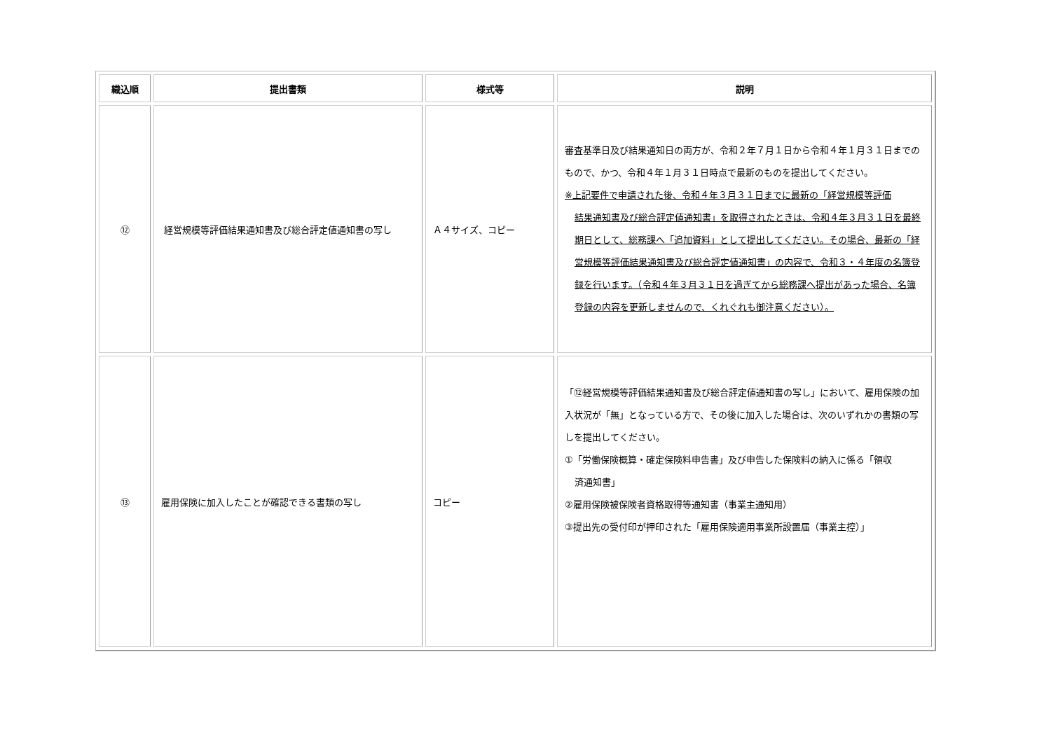| 織込順 | 提出書類 | 様式等 | 説明 |
| --- | --- | --- | --- |
| ⑫ | 経営規模等評価結果通知書及び総合評定値通知書の写し | Ａ４サイズ、コピー | 審査基準日及び結果通知日の両方が、令和２年７月１日から令和４年１月３１日までのもので、かつ、令和４年１月３１日時点で最新のものを提出してください。 ※上記要件で申請された後、令和４年３月３１日までに最新の「経営規模等評価 結果通知書及び総合評定値通知書」を取得されたときは、令和４年３月３１日を最終期日として、総務課へ「追加資料」として提出してください。その場合、最新の「経営規模等評価結果通知書及び総合評定値通知書」の内容で、令和３・４年度の名簿登録を行います。（令和４年３月３１日を過ぎてから総務課へ提出があった場合、名簿登録の内容を更新しませんので、くれぐれも御注意ください）。 |
| ⑬ | 雇用保険に加入したことが確認できる書類の写し | コピー | 「⑫経営規模等評価結果通知書及び総合評定値通知書の写し」において、雇用保険の加入状況が「無」となっている方で、その後に加入した場合は、次のいずれかの書類の写しを提出してください。 ①「労働保険概算・確定保険料申告書」及び申告した保険料の納入に係る「領収 済通知書」 ②雇用保険被保険者資格取得等通知書（事業主通知用） ③提出先の受付印が押印された「雇用保険適用事業所設置届（事業主控）」 |